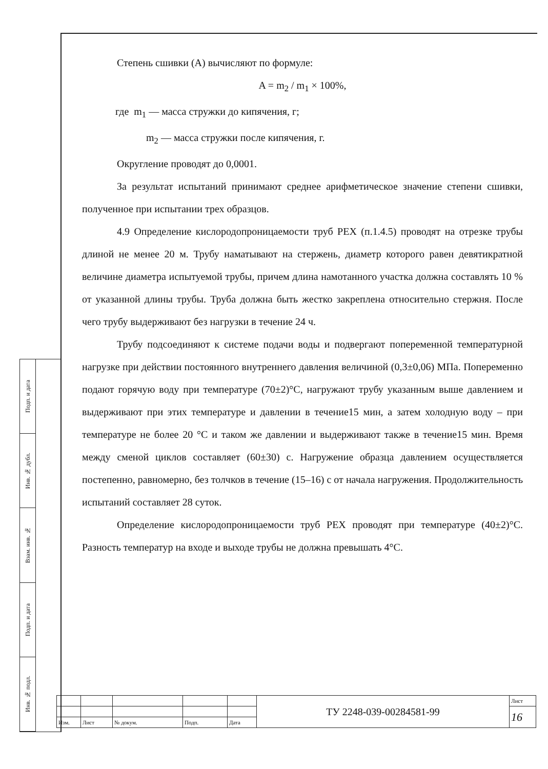Подп. и дата
Инв. № дубл.
Взам. инв. №
Подп. и дата
Инв. № подл.
Степень сшивки (А) вычисляют по формуле:
A = m<sub>2</sub> / m<sub>1</sub> × 100%,
где m<sub>1</sub> — масса стружки до кипячения, г;
m<sub>2</sub> — масса стружки после кипячения, г.
Округление проводят до 0,0001.
За результат испытаний принимают среднее арифметическое значение степени сшивки, полученное при испытании трех образцов.
4.9 Определение кислородопроницаемости труб PEX (п.1.4.5) проводят на отрезке трубы длиной не менее 20 м. Трубу наматывают на стержень, диаметр которого равен девятикратной величине диаметра испытуемой трубы, причем длина намотанного участка должна составлять 10 % от указанной длины трубы. Труба должна быть жестко закреплена относительно стержня. После чего трубу выдерживают без нагрузки в течение 24 ч.
Трубу подсоединяют к системе подачи воды и подвергают попеременной температурной нагрузке при действии постоянного внутреннего давления величиной (0,3±0,06) МПа. Попеременно подают горячую воду при температуре (70±2)°С, нагружают трубу указанным выше давлением и выдерживают при этих температуре и давлении в течение15 мин, а затем холодную воду – при температуре не более 20 °С и таком же давлении и выдерживают также в течение15 мин. Время между сменой циклов составляет (60±30) с. Нагружение образца давлением осуществляется постепенно, равномерно, без толчков в течение (15–16) с от начала нагружения. Продолжительность испытаний составляет 28 суток.
Определение кислородопроницаемости труб PEX проводят при температуре (40±2)°С. Разность температур на входе и выходе трубы не должна превышать 4°С.
| | | | | | ТУ 2248-039-00284581-99 | Лист |
| | | | | | | 16 |
| Изм. | Лист | № докум. | Подп. | Дата | | |